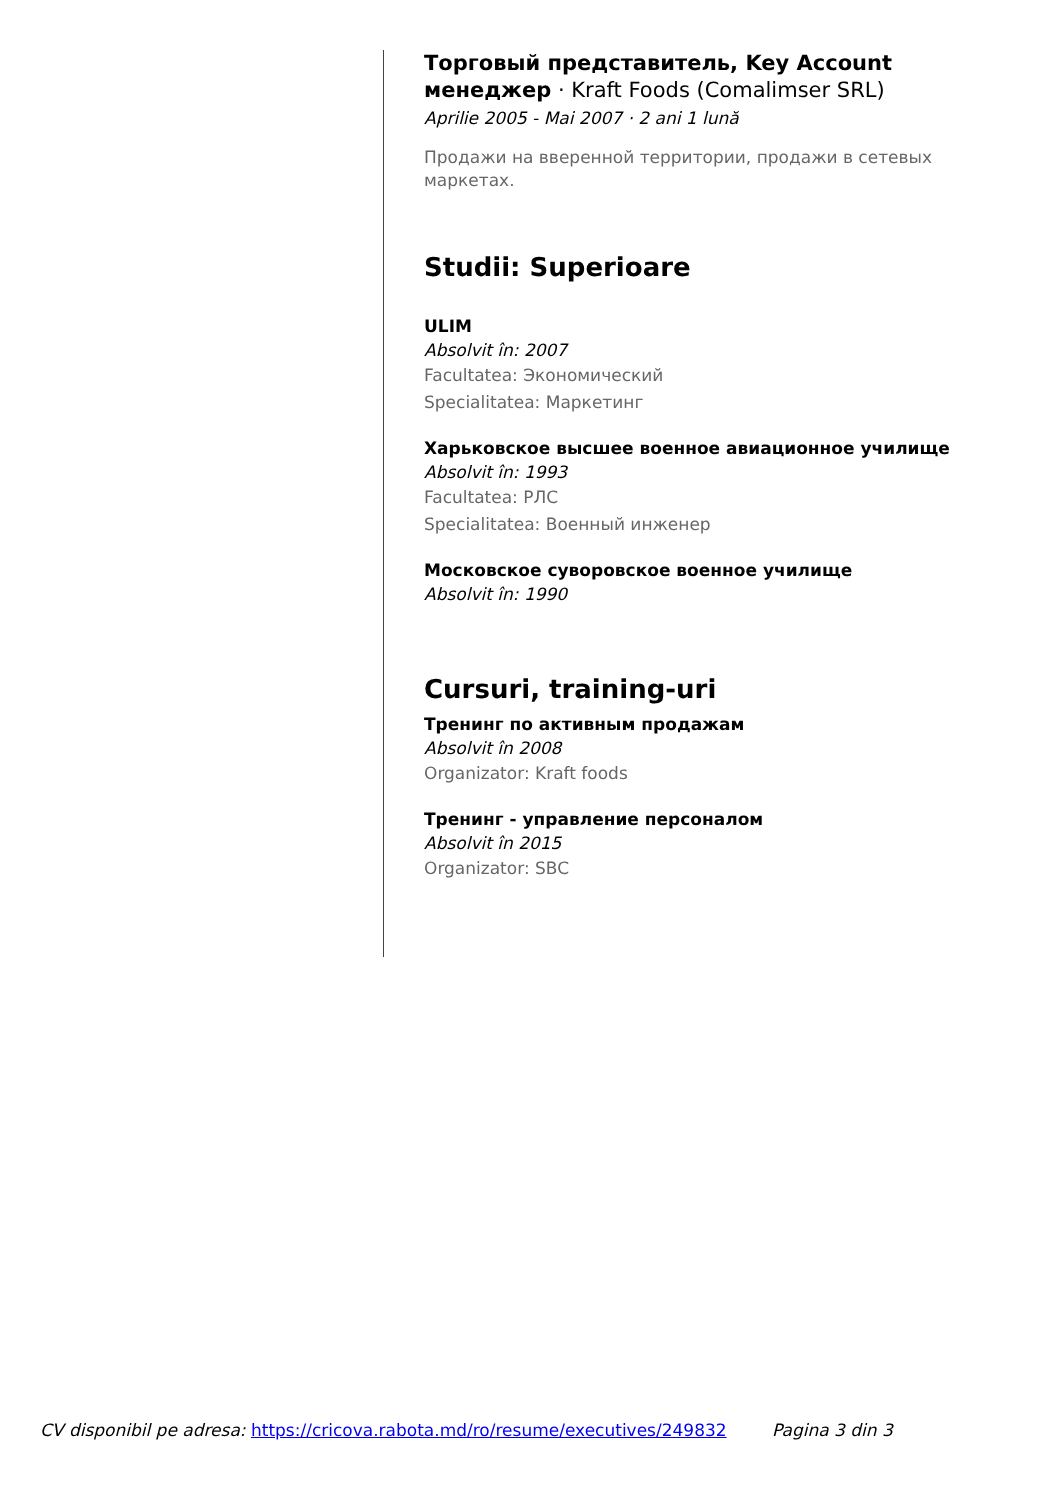Торговый представитель, Key Account менеджер · Kraft Foods (Comalimser SRL)
Aprilie 2005 - Mai 2007 · 2 ani 1 lună
Продажи на вверенной территории, продажи в сетевых маркетах.
Studii: Superioare
ULIM
Absolvit în: 2007
Facultatea: Экономический
Specialitatea: Маркетинг
Харьковское высшее военное авиационное училище
Absolvit în: 1993
Facultatea: РЛС
Specialitatea: Военный инженер
Московское суворовское военное училище
Absolvit în: 1990
Cursuri, training-uri
Тренинг по активным продажам
Absolvit în 2008
Organizator: Kraft foods
Тренинг - управление персоналом
Absolvit în 2015
Organizator: SBC
CV disponibil pe adresa: https://cricova.rabota.md/ro/resume/executives/249832 Pagina 3 din 3